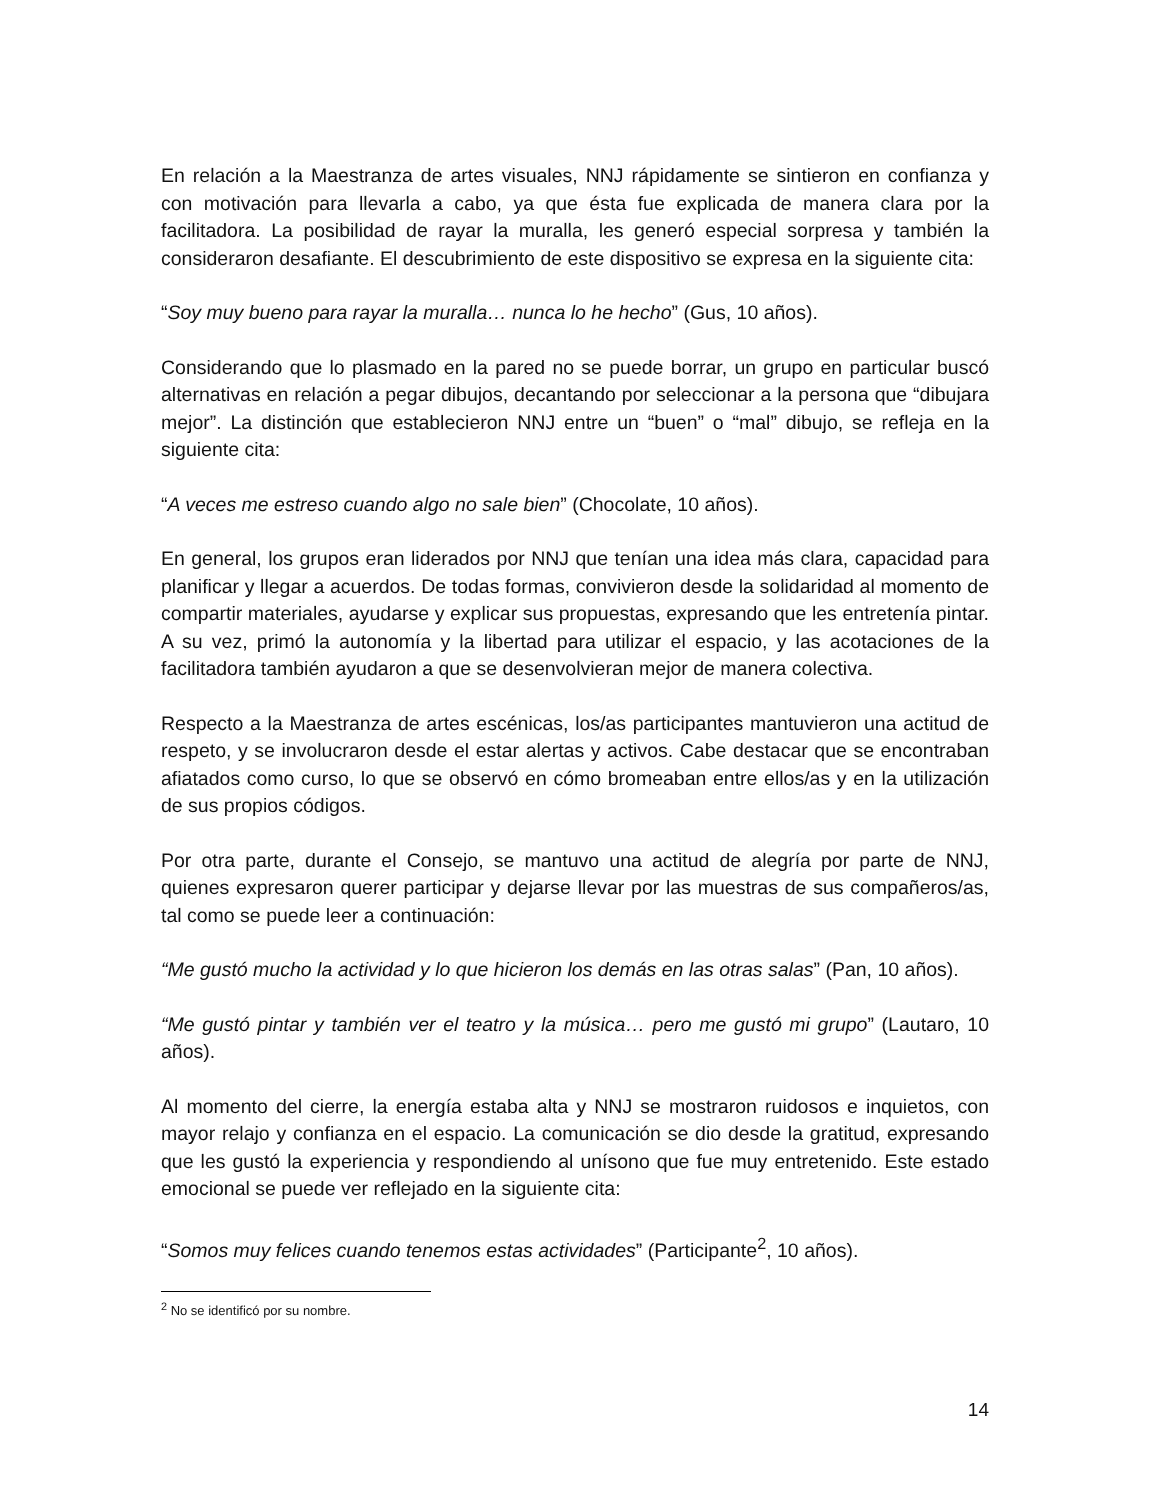En relación a la Maestranza de artes visuales, NNJ rápidamente se sintieron en confianza y con motivación para llevarla a cabo, ya que ésta fue explicada de manera clara por la facilitadora. La posibilidad de rayar la muralla, les generó especial sorpresa y también la consideraron desafiante. El descubrimiento de este dispositivo se expresa en la siguiente cita:
“Soy muy bueno para rayar la muralla… nunca lo he hecho” (Gus, 10 años).
Considerando que lo plasmado en la pared no se puede borrar, un grupo en particular buscó alternativas en relación a pegar dibujos, decantando por seleccionar a la persona que “dibujara mejor”. La distinción que establecieron NNJ entre un “buen” o “mal” dibujo, se refleja en la siguiente cita:
“A veces me estreso cuando algo no sale bien” (Chocolate, 10 años).
En general, los grupos eran liderados por NNJ que tenían una idea más clara, capacidad para planificar y llegar a acuerdos. De todas formas, convivieron desde la solidaridad al momento de compartir materiales, ayudarse y explicar sus propuestas, expresando que les entretenía pintar. A su vez, primó la autonomía y la libertad para utilizar el espacio, y las acotaciones de la facilitadora también ayudaron a que se desenvolvieran mejor de manera colectiva.
Respecto a la Maestranza de artes escénicas, los/as participantes mantuvieron una actitud de respeto, y se involucraron desde el estar alertas y activos. Cabe destacar que se encontraban afiatados como curso, lo que se observó en cómo bromeaban entre ellos/as y en la utilización de sus propios códigos.
Por otra parte, durante el Consejo, se mantuvo una actitud de alegría por parte de NNJ, quienes expresaron querer participar y dejarse llevar por las muestras de sus compañeros/as, tal como se puede leer a continuación:
“Me gustó mucho la actividad y lo que hicieron los demás en las otras salas” (Pan, 10 años).
“Me gustó pintar y también ver el teatro y la música… pero me gustó mi grupo” (Lautaro, 10 años).
Al momento del cierre, la energía estaba alta y NNJ se mostraron ruidosos e inquietos, con mayor relajo y confianza en el espacio. La comunicación se dio desde la gratitud, expresando que les gustó la experiencia y respondiendo al unísono que fue muy entretenido. Este estado emocional se puede ver reflejado en la siguiente cita:
“Somos muy felices cuando tenemos estas actividades” (Participante<sup>2</sup>, 10 años).
<sup>2</sup> No se identificó por su nombre.
14